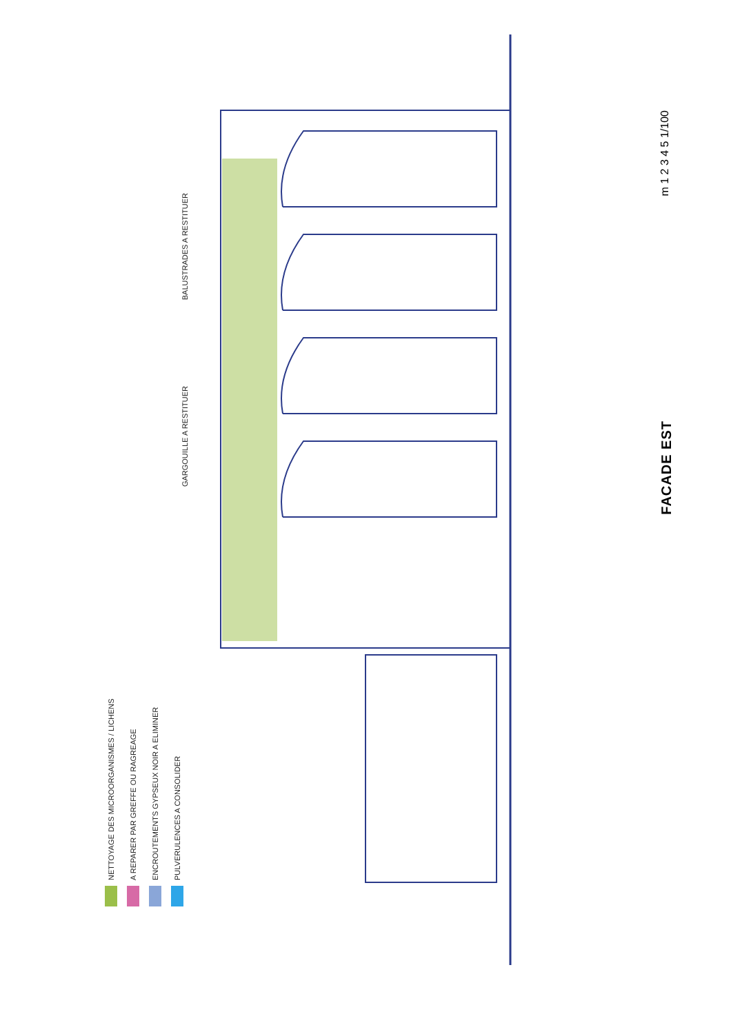NETTOYAGE DES MICROORGANISMES / LICHENS
A REPARER PAR GREFFE OU RAGREAGE
ENCROUTEMENTS GYPSEUX NOIR A ELIMINER
PULVERULENCES A CONSOLIDER
BALUSTRADES A RESTITUER
GARGOUILLE A RESTITUER
m 1 2 3 4 5 1/100
FACADE EST